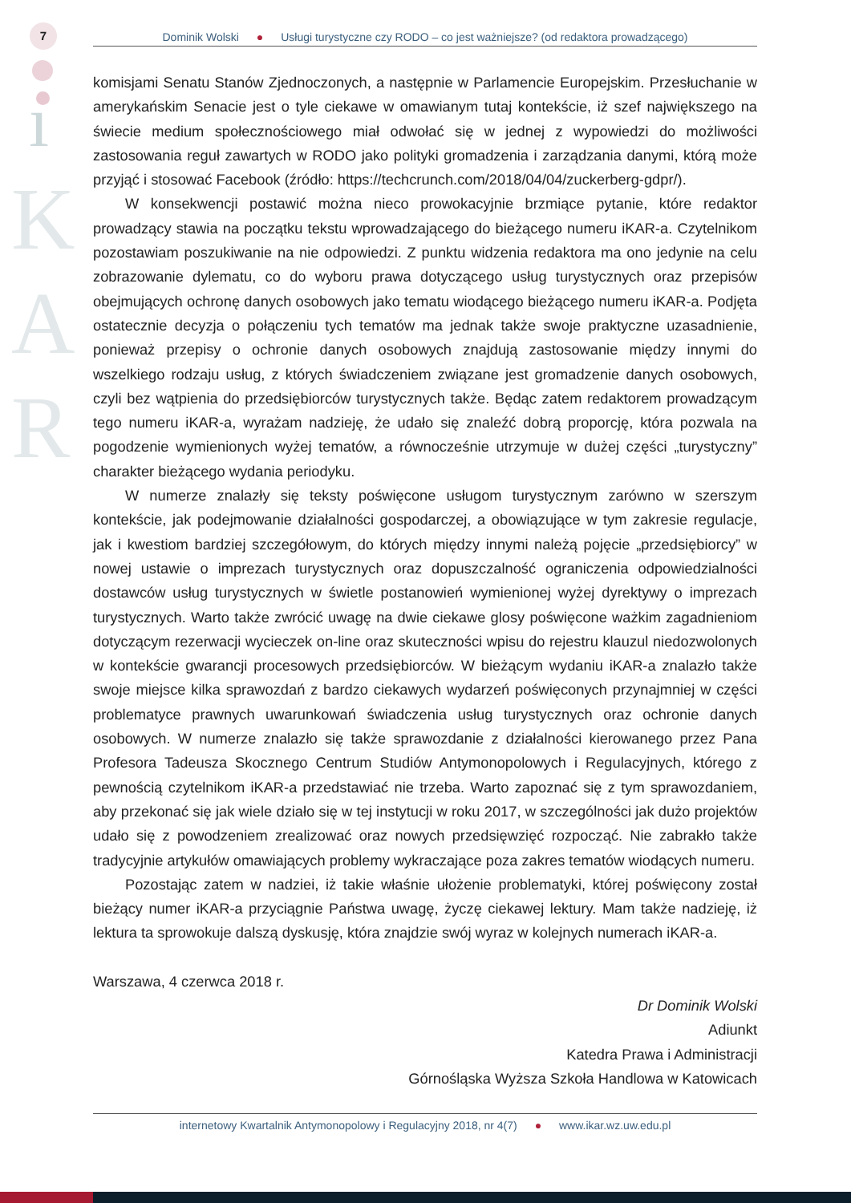7
ı
K
A
R
Dominik Wolski ● Usługi turystyczne czy RODO – co jest ważniejsze? (od redaktora prowadzącego)
komisjami Senatu Stanów Zjednoczonych, a następnie w Parlamencie Europejskim. Przesłuchanie w amerykańskim Senacie jest o tyle ciekawe w omawianym tutaj kontekście, iż szef największego na świecie medium społecznościowego miał odwołać się w jednej z wypowiedzi do możliwości zastosowania reguł zawartych w RODO jako polityki gromadzenia i zarządzania danymi, którą może przyjąć i stosować Facebook (źródło: https://techcrunch.com/2018/04/04/zuckerberg-gdpr/).
W konsekwencji postawić można nieco prowokacyjnie brzmiące pytanie, które redaktor prowadzący stawia na początku tekstu wprowadzającego do bieżącego numeru iKAR-a. Czytelnikom pozostawiam poszukiwanie na nie odpowiedzi. Z punktu widzenia redaktora ma ono jedynie na celu zobrazowanie dylematu, co do wyboru prawa dotyczącego usług turystycznych oraz przepisów obejmujących ochronę danych osobowych jako tematu wiodącego bieżącego numeru iKAR-a. Podjęta ostatecznie decyzja o połączeniu tych tematów ma jednak także swoje praktyczne uzasadnienie, ponieważ przepisy o ochronie danych osobowych znajdują zastosowanie między innymi do wszelkiego rodzaju usług, z których świadczeniem związane jest gromadzenie danych osobowych, czyli bez wątpienia do przedsiębiorców turystycznych także. Będąc zatem redaktorem prowadzącym tego numeru iKAR-a, wyrażam nadzieję, że udało się znaleźć dobrą proporcję, która pozwala na pogodzenie wymienionych wyżej tematów, a równocześnie utrzymuje w dużej części „turystyczny” charakter bieżącego wydania periodyku.
W numerze znalazły się teksty poświęcone usługom turystycznym zarówno w szerszym kontekście, jak podejmowanie działalności gospodarczej, a obowiązujące w tym zakresie regulacje, jak i kwestiom bardziej szczegółowym, do których między innymi należą pojęcie „przedsiębiorcy” w nowej ustawie o imprezach turystycznych oraz dopuszczalność ograniczenia odpowiedzialności dostawców usług turystycznych w świetle postanowień wymienionej wyżej dyrektywy o imprezach turystycznych. Warto także zwrócić uwagę na dwie ciekawe glosy poświęcone ważkim zagadnieniom dotyczącym rezerwacji wycieczek on-line oraz skuteczności wpisu do rejestru klauzul niedozwolonych w kontekście gwarancji procesowych przedsiębiorców. W bieżącym wydaniu iKAR-a znalazło także swoje miejsce kilka sprawozdań z bardzo ciekawych wydarzeń poświęconych przynajmniej w części problematyce prawnych uwarunkowań świadczenia usług turystycznych oraz ochronie danych osobowych. W numerze znalazło się także sprawozdanie z działalności kierowanego przez Pana Profesora Tadeusza Skocznego Centrum Studiów Antymonopolowych i Regulacyjnych, którego z pewnością czytelnikom iKAR-a przedstawiać nie trzeba. Warto zapoznać się z tym sprawozdaniem, aby przekonać się jak wiele działo się w tej instytucji w roku 2017, w szczególności jak dużo projektów udało się z powodzeniem zrealizować oraz nowych przedsięwzięć rozpocząć. Nie zabrakło także tradycyjnie artykułów omawiających problemy wykraczające poza zakres tematów wiodących numeru.
Pozostając zatem w nadziei, iż takie właśnie ułożenie problematyki, której poświęcony został bieżący numer iKAR-a przyciągnie Państwa uwagę, życzę ciekawej lektury. Mam także nadzieję, iż lektura ta sprowokuje dalszą dyskusję, która znajdzie swój wyraz w kolejnych numerach iKAR-a.
Warszawa, 4 czerwca 2018 r.
Dr Dominik Wolski
Adiunkt
Katedra Prawa i Administracji
Górnośląska Wyższa Szkoła Handlowa w Katowicach
internetowy Kwartalnik Antymonopolowy i Regulacyjny 2018, nr 4(7) ● www.ikar.wz.uw.edu.pl